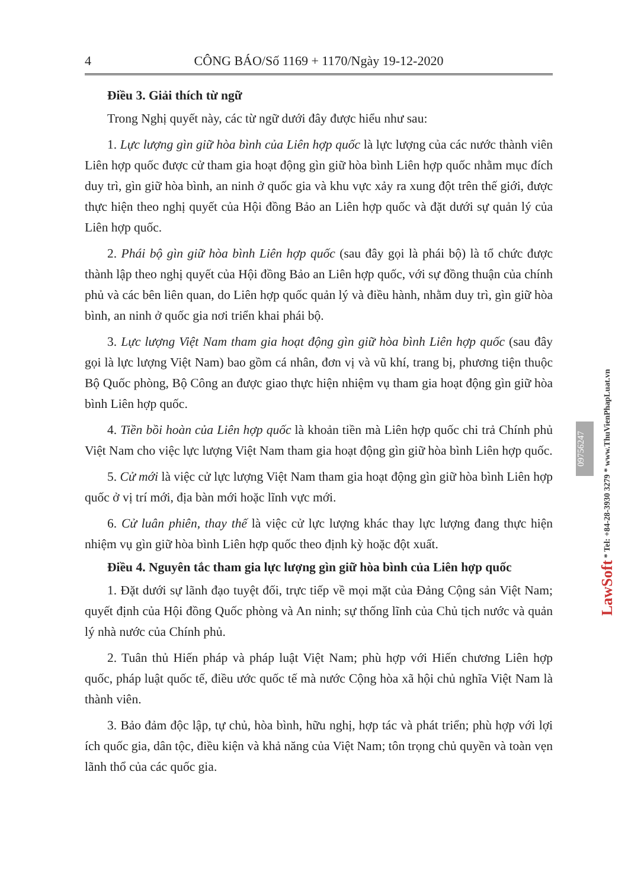4 CÔNG BÁO/Số 1169 + 1170/Ngày 19-12-2020
Điều 3. Giải thích từ ngữ
Trong Nghị quyết này, các từ ngữ dưới đây được hiểu như sau:
1. Lực lượng gìn giữ hòa bình của Liên hợp quốc là lực lượng của các nước thành viên Liên hợp quốc được cử tham gia hoạt động gìn giữ hòa bình Liên hợp quốc nhằm mục đích duy trì, gìn giữ hòa bình, an ninh ở quốc gia và khu vực xảy ra xung đột trên thế giới, được thực hiện theo nghị quyết của Hội đồng Bảo an Liên hợp quốc và đặt dưới sự quản lý của Liên hợp quốc.
2. Phái bộ gìn giữ hòa bình Liên hợp quốc (sau đây gọi là phái bộ) là tổ chức được thành lập theo nghị quyết của Hội đồng Bảo an Liên hợp quốc, với sự đồng thuận của chính phủ và các bên liên quan, do Liên hợp quốc quản lý và điều hành, nhằm duy trì, gìn giữ hòa bình, an ninh ở quốc gia nơi triển khai phái bộ.
3. Lực lượng Việt Nam tham gia hoạt động gìn giữ hòa bình Liên hợp quốc (sau đây gọi là lực lượng Việt Nam) bao gồm cá nhân, đơn vị và vũ khí, trang bị, phương tiện thuộc Bộ Quốc phòng, Bộ Công an được giao thực hiện nhiệm vụ tham gia hoạt động gìn giữ hòa bình Liên hợp quốc.
4. Tiền bồi hoàn của Liên hợp quốc là khoản tiền mà Liên hợp quốc chi trả Chính phủ Việt Nam cho việc lực lượng Việt Nam tham gia hoạt động gìn giữ hòa bình Liên hợp quốc.
5. Cử mới là việc cử lực lượng Việt Nam tham gia hoạt động gìn giữ hòa bình Liên hợp quốc ở vị trí mới, địa bàn mới hoặc lĩnh vực mới.
6. Cử luân phiên, thay thế là việc cử lực lượng khác thay lực lượng đang thực hiện nhiệm vụ gìn giữ hòa bình Liên hợp quốc theo định kỳ hoặc đột xuất.
Điều 4. Nguyên tắc tham gia lực lượng gìn giữ hòa bình của Liên hợp quốc
1. Đặt dưới sự lãnh đạo tuyệt đối, trực tiếp về mọi mặt của Đảng Cộng sản Việt Nam; quyết định của Hội đồng Quốc phòng và An ninh; sự thống lĩnh của Chủ tịch nước và quản lý nhà nước của Chính phủ.
2. Tuân thủ Hiến pháp và pháp luật Việt Nam; phù hợp với Hiến chương Liên hợp quốc, pháp luật quốc tế, điều ước quốc tế mà nước Cộng hòa xã hội chủ nghĩa Việt Nam là thành viên.
3. Bảo đảm độc lập, tự chủ, hòa bình, hữu nghị, hợp tác và phát triển; phù hợp với lợi ích quốc gia, dân tộc, điều kiện và khả năng của Việt Nam; tôn trọng chủ quyền và toàn vẹn lãnh thổ của các quốc gia.
09756247
LawSoft * Tel: +84-28-3930 3279 * www.ThuVienPhapLuat.vn